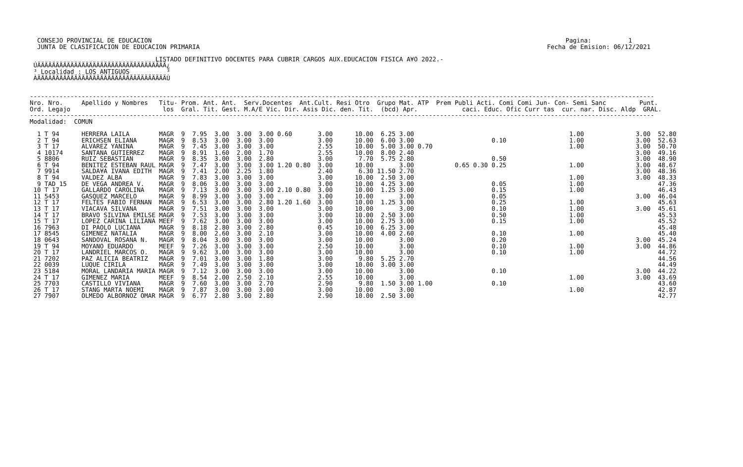CONSEJO PROVINCIAL DE EDUCACION                                                                                                                Pagina:          1
  JUNTA DE CLASIFICACION DE EDUCACION PRIMARIA                                                                                              Fecha de Emision: 06/12/2021

                                  LISTADO DEFINITIVO DOCENTES PARA CUBRIR CARGOS AUX.EDUCACION FISICA A¥O 2022.-
 ÚÄÄÄÄÄÄÄÄÄÄÄÄÄÄÄÄÄÄÄÄÄÄÄÄÄÄÄÄÄÄÄÄÄÄÄ¿
 ³ Localidad : LOS ANTIGUOS          ³
 ÀÄÄÄÄÄÄÄÄÄÄÄÄÄÄÄÄÄÄÄÄÄÄÄÄÄÄÄÄÄÄÄÄÄÄÄÙ


-------------------------------------------------------------------------------------------------------------------------------------------------------------------------
Nro. Nro.     Apellido y Nombres   Titu- Prom. Ant. Ant.  Serv.Docentes  Ant.Cult. Resi Otro  Grupo Mat. ATP  Prem Publi Acti. Comi Comi Jun- Con- Semi Sanc         Punt.
Ord. Legajo                         los  Gral. Tit. Gest. M.A/E Vic. Dir. Asis Dic. den. Tit.  (bcd) Apr.            caci. Educ. Ofic Curr tas  cur. nar. Disc. Aldp  GRAL.
-------------------------------------------------------------------------------------------------------------------------------------------------------------------------
Modalidad:  COMUN

  1 T 94      HERRERA LAILA        MAGR  9  7.95  3.00  3.00  3.00 0.60       3.00      10.00  6.25 3.00                                          1.00              3.00  52.80
  2 T 94      ERICHSEN ELIANA      MAGR  9  8.53  3.00  3.00  3.00            3.00      10.00  6.00 3.00                     0.10                 1.00              3.00  52.63
  3 T 17      ALVAREZ YANINA       MAGR  9  7.45  3.00  3.00  3.00            2.55      10.00  5.00 3.00 0.70                                     1.00              3.00  50.70
  4 10174     SANTANA GUTIERREZ    MAGR  9  8.91  1.60  2.00  1.70            2.55      10.00  8.00 2.40                                                            3.00  49.16
  5 8806      RUIZ SEBASTIAN       MAGR  9  8.35  3.00  3.00  2.80            3.00       7.70  5.75 2.80                     0.50                                   3.00  48.90
  6 T 94      BENITEZ ESTEBAN RAUL MAGR  9  7.47  3.00  3.00  3.00 1.20 0.80  3.00      10.00       3.00           0.65 0.30 0.25                 1.00              3.00  48.67
  7 9914      SALDA¥A IVANA EDITH  MAGR  9  7.41  2.00  2.25  1.80            2.40       6.30 11.50 2.70                                                            3.00  48.36
  8 T 94      VALDEZ ALBA          MAGR  9  7.83  3.00  3.00  3.00            3.00      10.00  2.50 3.00                                          1.00              3.00  48.33
  9 TAD 15    DE VEGA ANDREA V.    MAGR  9  8.06  3.00  3.00  3.00            3.00      10.00  4.25 3.00                     0.05                 1.00                    47.36
 10 T 17      GALLARDO CAROLINA    MAGR  9  7.13  3.00  3.00  3.00 2.10 0.80  3.00      10.00  1.25 3.00                     0.15                 1.00                    46.43
 11 5453      GASQUEZ MARCELO      MAGR  9  8.99  3.00  3.00  3.00            3.00      10.00       3.00                     0.05                                   3.00  46.04
 12 T 17      FELTES FABIO FERNAN  MAGR  9  6.53  3.00  3.00  2.80 1.20 1.60  3.00      10.00  1.25 3.00                     0.25                 1.00                    45.63
 13 T 17      VIACAVA SILVANA      MAGR  9  7.51  3.00  3.00  3.00            3.00      10.00       3.00                     0.10                 1.00              3.00  45.61
 14 T 17      BRAVO SILVINA EMILSE MAGR  9  7.53  3.00  3.00  3.00            3.00      10.00  2.50 3.00                     0.50                 1.00                    45.53
 15 T 17      LOPEZ CARINA LILIANA MEEF  9  7.62  3.00  3.00  3.00            3.00      10.00  2.75 3.00                     0.15                 1.00                    45.52
 16 7963      DI PAOLO LUCIANA     MAGR  9  8.18  2.80  3.00  2.80            0.45      10.00  6.25 3.00                                                                  45.48
 17 8545      GIMENEZ NATALIA      MAGR  9  8.00  2.60  3.00  2.10            3.00      10.00  4.00 2.60                     0.10                 1.00                    45.40
 18 0643      SANDOVAL ROSANA N.   MAGR  9  8.04  3.00  3.00  3.00            3.00      10.00       3.00                     0.20                                   3.00  45.24
 19 T 94      MOYANO EDUARDO       MEEF  9  7.26  3.00  3.00  3.00            2.50      10.00       3.00                     0.10                 1.00              3.00  44.86
 20 T 17      LANDRIEL MARCOS O.   MAGR  9  9.62  3.00  3.00  3.00            3.00      10.00       3.00                     0.10                 1.00                    44.72
 21 7202      PAZ ALICIA BEATRIZ   MAGR  9  7.01  3.00  3.00  1.80            3.00       9.80  5.25 2.70                                                                  44.56
 22 0039      LUQUE CIRILA         MAGR  9  7.49  3.00  3.00  3.00            3.00      10.00  3.00 3.00                                                                  44.49
 23 5184      MORAL LANDARIA MARIA MAGR  9  7.12  3.00  3.00  3.00            3.00      10.00       3.00                     0.10                                   3.00  44.22
 24 T 17      GIMENEZ MARIA        MEEF  9  8.54  2.00  2.50  2.10            2.55      10.00       3.00                                          1.00              3.00  43.69
 25 7703      CASTILLO VIVIANA     MAGR  9  7.60  3.00  3.00  2.70            2.90       9.80  1.50 3.00 1.00                0.10                                         43.60
 26 T 17      STANG MARTA NOEMI    MAGR  9  7.87  3.00  3.00  3.00            3.00      10.00       3.00                                          1.00                    42.87
 27 7907      OLMEDO ALBORNOZ OMAR MAGR  9  6.77  2.80  3.00  2.80            2.90      10.00  2.50 3.00                                                                  42.77